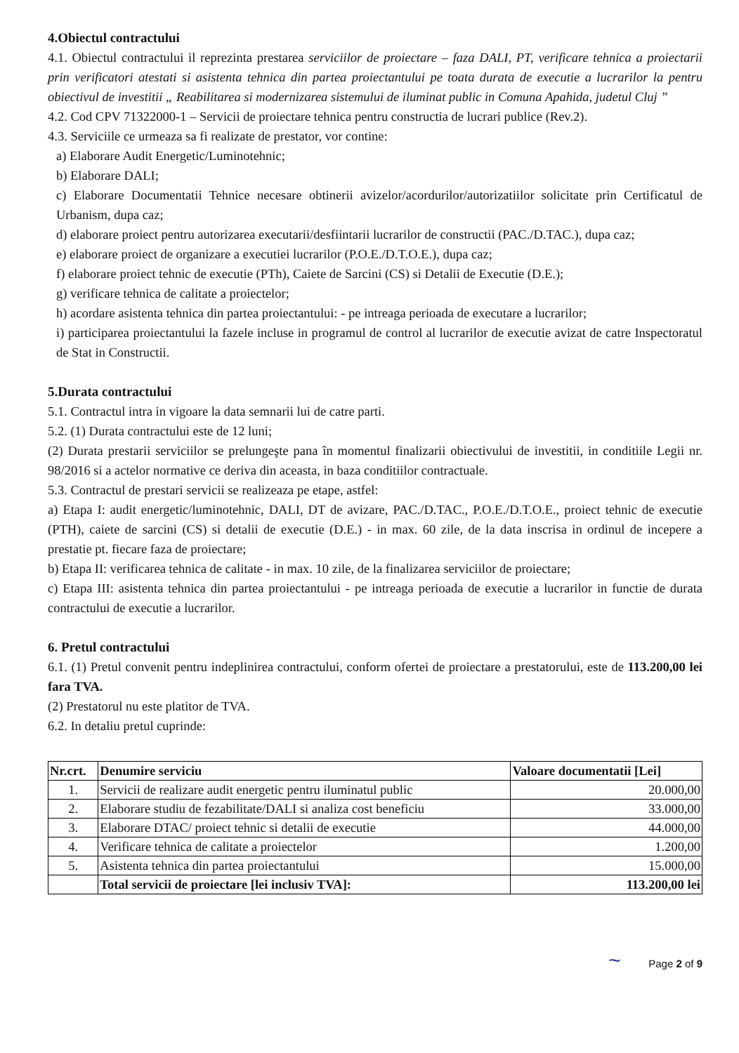4.Obiectul contractului
4.1. Obiectul contractului il reprezinta prestarea serviciilor de proiectare – faza DALI, PT, verificare tehnica a proiectarii prin verificatori atestati si asistenta tehnica din partea proiectantului pe toata durata de executie a lucrarilor la pentru obiectivul de investitii „ Reabilitarea si modernizarea sistemului de iluminat public in Comuna Apahida, judetul Cluj ”
4.2. Cod CPV 71322000-1 – Servicii de proiectare tehnica pentru constructia de lucrari publice (Rev.2).
4.3. Serviciile ce urmeaza sa fi realizate de prestator, vor contine:
a) Elaborare Audit Energetic/Luminotehnic;
b) Elaborare DALI;
c) Elaborare Documentatii Tehnice necesare obtinerii avizelor/acordurilor/autorizatiilor solicitate prin Certificatul de Urbanism, dupa caz;
d) elaborare proiect pentru autorizarea executarii/desfiintarii lucrarilor de constructii (PAC./D.TAC.), dupa caz;
e) elaborare proiect de organizare a executiei lucrarilor (P.O.E./D.T.O.E.), dupa caz;
f) elaborare proiect tehnic de executie (PTh), Caiete de Sarcini (CS) si Detalii de Executie (D.E.);
g) verificare tehnica de calitate a proiectelor;
h) acordare asistenta tehnica din partea proiectantului: - pe intreaga perioada de executare a lucrarilor;
i) participarea proiectantului la fazele incluse in programul de control al lucrarilor de executie avizat de catre Inspectoratul de Stat in Constructii.
5.Durata contractului
5.1. Contractul intra in vigoare la data semnarii lui de catre parti.
5.2. (1) Durata contractului este de 12 luni;
(2) Durata prestarii serviciilor se prelungeşte pana în momentul finalizarii obiectivului de investitii, in conditiile Legii nr. 98/2016 si a actelor normative ce deriva din aceasta, in baza conditiilor contractuale.
5.3. Contractul de prestari servicii se realizeaza pe etape, astfel:
a) Etapa I: audit energetic/luminotehnic, DALI, DT de avizare, PAC./D.TAC., P.O.E./D.T.O.E., proiect tehnic de executie (PTH), caiete de sarcini (CS) si detalii de executie (D.E.) - in max. 60 zile, de la data inscrisa in ordinul de incepere a prestatie pt. fiecare faza de proiectare;
b) Etapa II: verificarea tehnica de calitate - in max. 10 zile, de la finalizarea serviciilor de proiectare;
c) Etapa III: asistenta tehnica din partea proiectantului - pe intreaga perioada de executie a lucrarilor in functie de durata contractului de executie a lucrarilor.
6. Pretul contractului
6.1. (1) Pretul convenit pentru indeplinirea contractului, conform ofertei de proiectare a prestatorului, este de 113.200,00 lei fara TVA.
(2) Prestatorul nu este platitor de TVA.
6.2. In detaliu pretul cuprinde:
| Nr.crt. | Denumire serviciu | Valoare documentatii [Lei] |
| --- | --- | --- |
| 1. | Servicii de realizare audit energetic pentru iluminatul public | 20.000,00 |
| 2. | Elaborare studiu de fezabilitate/DALI si analiza cost beneficiu | 33.000,00 |
| 3. | Elaborare DTAC/ proiect tehnic si detalii de executie | 44.000,00 |
| 4. | Verificare tehnica de calitate a proiectelor | 1.200,00 |
| 5. | Asistenta tehnica din partea proiectantului | 15.000,00 |
| | Total servicii de proiectare [lei inclusiv TVA]: | 113.200,00 lei |
~ Page 2 of 9